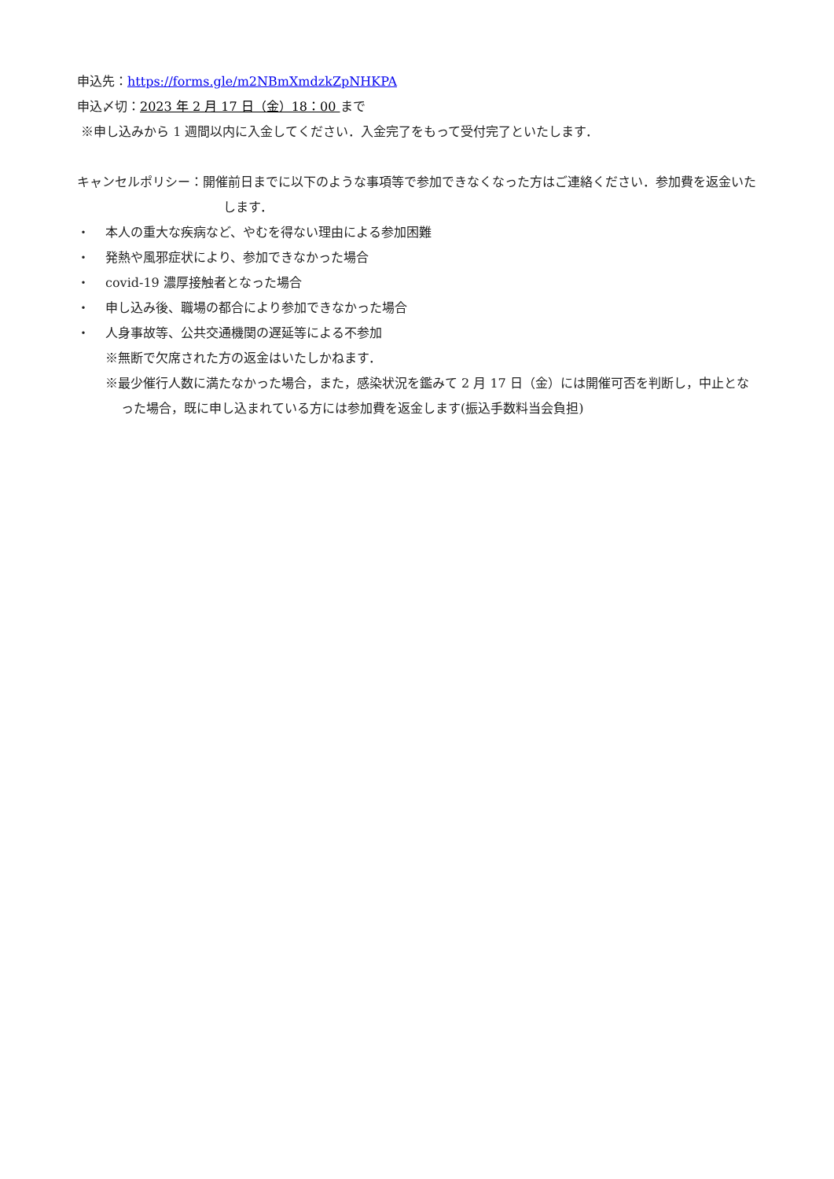申込先：https://forms.gle/m2NBmXmdzkZpNHKPA
申込〆切：2023 年 2 月 17 日（金）18：00 まで
※申し込みから 1 週間以内に入金してください．入金完了をもって受付完了といたします．
キャンセルポリシー：開催前日までに以下のような事項等で参加できなくなった方はご連絡ください．参加費を返金いたします．
・ 本人の重大な疾病など、やむを得ない理由による参加困難
・ 発熱や風邪症状により、参加できなかった場合
・ covid-19 濃厚接触者となった場合
・ 申し込み後、職場の都合により参加できなかった場合
・ 人身事故等、公共交通機関の遅延等による不参加
※無断で欠席された方の返金はいたしかねます．
※最少催行人数に満たなかった場合，また，感染状況を鑑みて 2 月 17 日（金）には開催可否を判断し，中止となった場合，既に申し込まれている方には参加費を返金します(振込手数料当会負担)